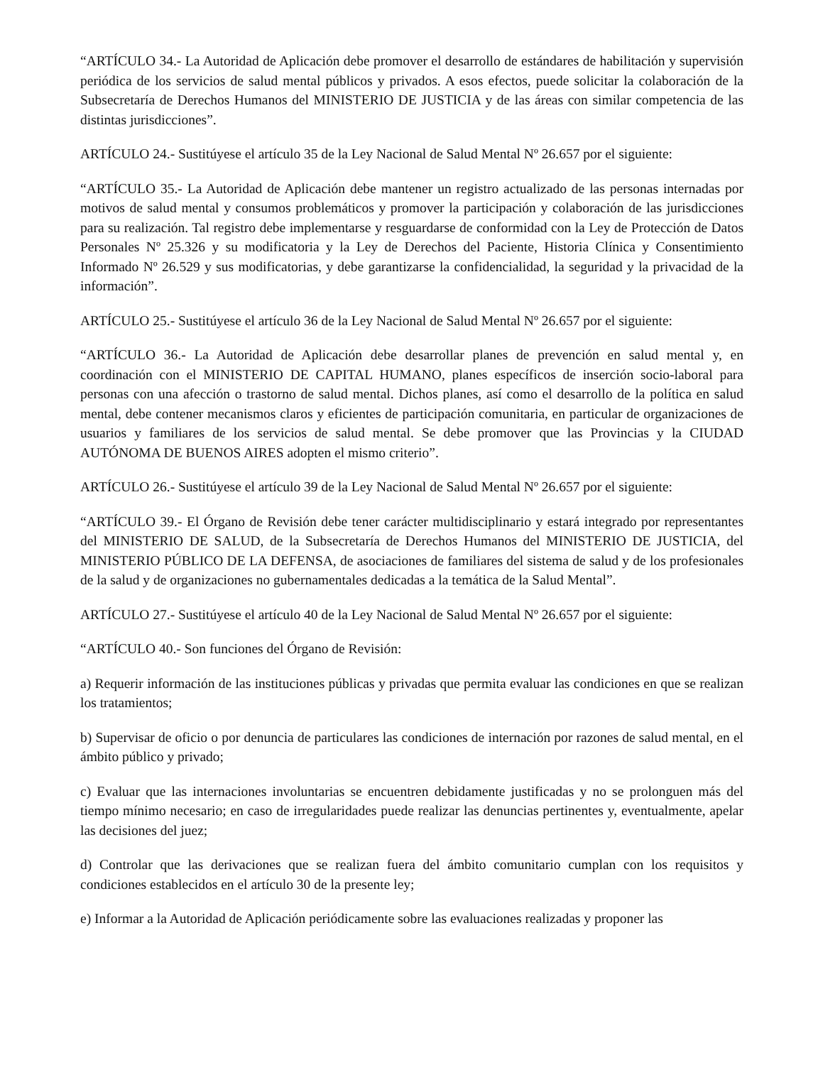“ARTÍCULO 34.- La Autoridad de Aplicación debe promover el desarrollo de estándares de habilitación y supervisión periódica de los servicios de salud mental públicos y privados. A esos efectos, puede solicitar la colaboración de la Subsecretaría de Derechos Humanos del MINISTERIO DE JUSTICIA y de las áreas con similar competencia de las distintas jurisdicciones”.
ARTÍCULO 24.- Sustitúyese el artículo 35 de la Ley Nacional de Salud Mental Nº 26.657 por el siguiente:
“ARTÍCULO 35.- La Autoridad de Aplicación debe mantener un registro actualizado de las personas internadas por motivos de salud mental y consumos problemáticos y promover la participación y colaboración de las jurisdicciones para su realización. Tal registro debe implementarse y resguardarse de conformidad con la Ley de Protección de Datos Personales Nº 25.326 y su modificatoria y la Ley de Derechos del Paciente, Historia Clínica y Consentimiento Informado Nº 26.529 y sus modificatorias, y debe garantizarse la confidencialidad, la seguridad y la privacidad de la información”.
ARTÍCULO 25.- Sustitúyese el artículo 36 de la Ley Nacional de Salud Mental Nº 26.657 por el siguiente:
“ARTÍCULO 36.- La Autoridad de Aplicación debe desarrollar planes de prevención en salud mental y, en coordinación con el MINISTERIO DE CAPITAL HUMANO, planes específicos de inserción socio-laboral para personas con una afección o trastorno de salud mental. Dichos planes, así como el desarrollo de la política en salud mental, debe contener mecanismos claros y eficientes de participación comunitaria, en particular de organizaciones de usuarios y familiares de los servicios de salud mental. Se debe promover que las Provincias y la CIUDAD AUTÓNOMA DE BUENOS AIRES adopten el mismo criterio”.
ARTÍCULO 26.- Sustitúyese el artículo 39 de la Ley Nacional de Salud Mental Nº 26.657 por el siguiente:
“ARTÍCULO 39.- El Órgano de Revisión debe tener carácter multidisciplinario y estará integrado por representantes del MINISTERIO DE SALUD, de la Subsecretaría de Derechos Humanos del MINISTERIO DE JUSTICIA, del MINISTERIO PÚBLICO DE LA DEFENSA, de asociaciones de familiares del sistema de salud y de los profesionales de la salud y de organizaciones no gubernamentales dedicadas a la temática de la Salud Mental”.
ARTÍCULO 27.- Sustitúyese el artículo 40 de la Ley Nacional de Salud Mental Nº 26.657 por el siguiente:
“ARTÍCULO 40.- Son funciones del Órgano de Revisión:
a) Requerir información de las instituciones públicas y privadas que permita evaluar las condiciones en que se realizan los tratamientos;
b) Supervisar de oficio o por denuncia de particulares las condiciones de internación por razones de salud mental, en el ámbito público y privado;
c) Evaluar que las internaciones involuntarias se encuentren debidamente justificadas y no se prolonguen más del tiempo mínimo necesario; en caso de irregularidades puede realizar las denuncias pertinentes y, eventualmente, apelar las decisiones del juez;
d) Controlar que las derivaciones que se realizan fuera del ámbito comunitario cumplan con los requisitos y condiciones establecidos en el artículo 30 de la presente ley;
e) Informar a la Autoridad de Aplicación periódicamente sobre las evaluaciones realizadas y proponer las